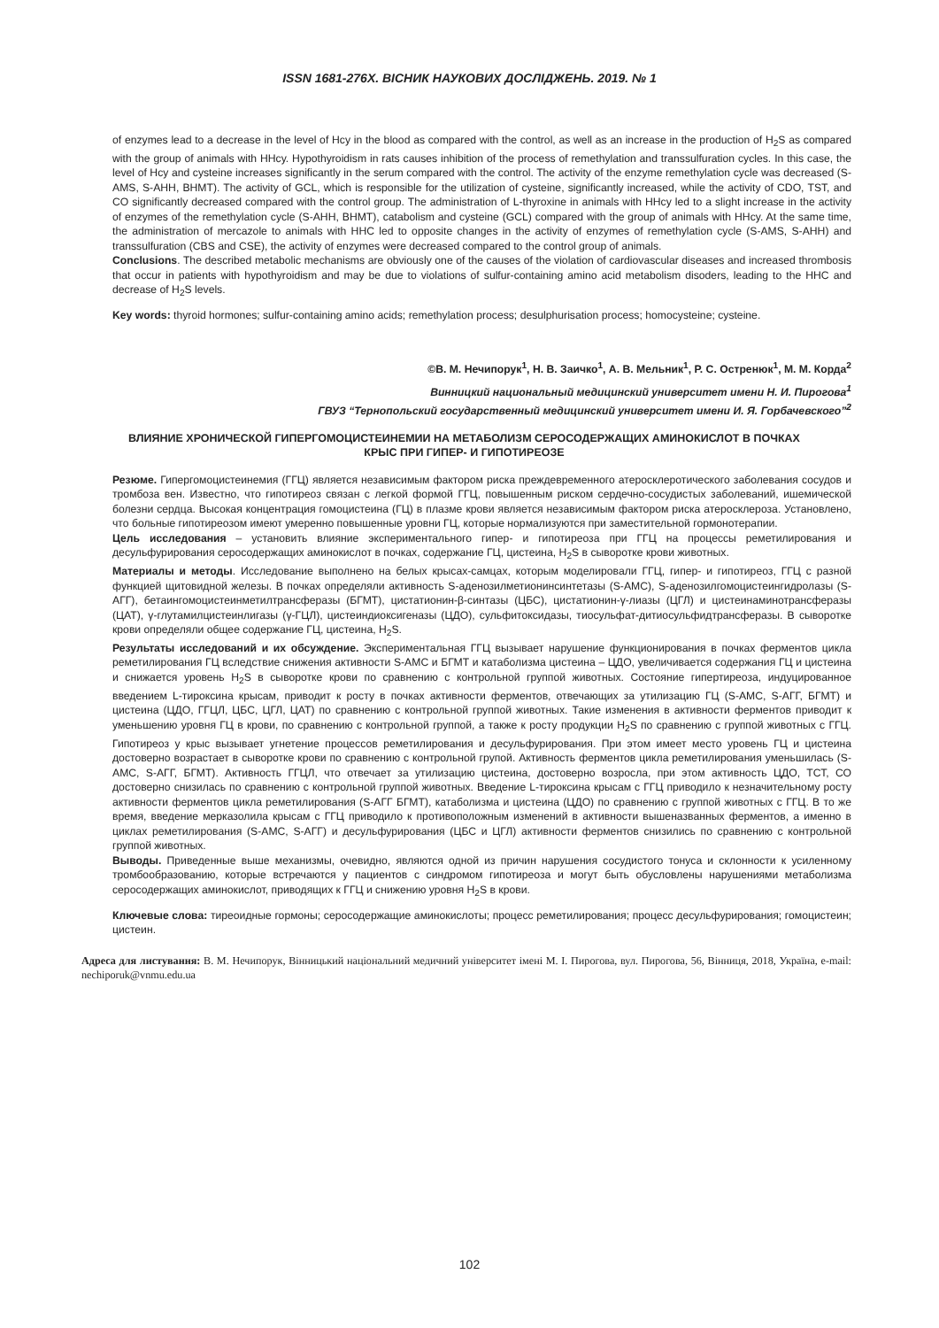ISSN 1681-276X. ВІСНИК НАУКОВИХ ДОСЛІДЖЕНЬ. 2019. № 1
of enzymes lead to a decrease in the level of Hcy in the blood as compared with the control, as well as an increase in the production of H<sub>2</sub>S as compared with the group of animals with HHcy. Hypothyroidism in rats causes inhibition of the process of remethylation and transsulfuration cycles. In this case, the level of Hcy and cysteine increases significantly in the serum compared with the control. The activity of the enzyme remethylation cycle was decreased (S-AMS, S-AHH, BHMT). The activity of GCL, which is responsible for the utilization of cysteine, significantly increased, while the activity of CDO, TST, and CO significantly decreased compared with the control group. The administration of L-thyroxine in animals with HHcy led to a slight increase in the activity of enzymes of the remethylation cycle (S-AHH, BHMT), catabolism and cysteine (GCL) compared with the group of animals with HHcy. At the same time, the administration of mercazole to animals with HHC led to opposite changes in the activity of enzymes of remethylation cycle (S-AMS, S-AHH) and transsulfuration (CBS and CSE), the activity of enzymes were decreased compared to the control group of animals.
Conclusions. The described metabolic mechanisms are obviously one of the causes of the violation of cardiovascular diseases and increased thrombosis that occur in patients with hypothyroidism and may be due to violations of sulfur-containing amino acid metabolism disoders, leading to the HHC and decrease of H<sub>2</sub>S levels.
Key words: thyroid hormones; sulfur-containing amino acids; remethylation process; desulphurisation process; homocysteine; cysteine.
©В. М. Нечипорук<sup>1</sup>, Н. В. Заичко<sup>1</sup>, А. В. Мельник<sup>1</sup>, Р. С. Остренюк<sup>1</sup>, М. М. Корда<sup>2</sup>
Винницкий национальный медицинский университет имени Н. И. Пирогова<sup>1</sup>
ГВУЗ “Тернопольский государственный медицинский университет имени И. Я. Горбачевского”<sup>2</sup>
ВЛИЯНИЕ ХРОНИЧЕСКОЙ ГИПЕРГОМОЦИСТЕИНЕМИИ НА МЕТАБОЛИЗМ СЕРОСОДЕРЖАЩИХ АМИНОКИСЛОТ В ПОЧКАХ КРЫС ПРИ ГИПЕР- И ГИПОТИРЕОЗЕ
Резюме. Гипергомоцистеинемия (ГГЦ) является независимым фактором риска преждевременного атеросклеротического заболевания сосудов и тромбоза вен. Известно, что гипотиреоз связан с легкой формой ГГЦ, повышенным риском сердечно-сосудистых заболеваний, ишемической болезни сердца. Высокая концентрация гомоцистеина (ГЦ) в плазме крови является независимым фактором риска атеросклероза. Установлено, что больные гипотиреозом имеют умеренно повышенные уровни ГЦ, которые нормализуются при заместительной гормонотерапии.
Цель исследования – установить влияние экспериментального гипер- и гипотиреоза при ГГЦ на процессы реметилирования и десульфурирования серосодержащих аминокислот в почках, содержание ГЦ, цистеина, H<sub>2</sub>S в сыворотке крови животных.
Материалы и методы. Исследование выполнено на белых крысах-самцах, которым моделировали ГГЦ, гипер- и гипотиреоз, ГГЦ с разной функцией щитовидной железы. В почках определяли активность S-аденозилметионинсинтетазы (S-АМС), S-аденозилгомоцистеингидролазы (S-АГГ), бетаингомоцистеинметилтрансферазы (БГМТ), цистатионин-β-синтазы (ЦБС), цистатионин-γ-лиазы (ЦГЛ) и цистеинаминотрансферазы (ЦАТ), γ-глутамилцистеинлигазы (γ-ГЦЛ), цистеиндиоксигеназы (ЦДО), сульфитоксидазы, тиосульфат-дитиосульфидтрансферазы. В сыворотке крови определяли общее содержание ГЦ, цистеина, H<sub>2</sub>S.
Результаты исследований и их обсуждение. Экспериментальная ГГЦ вызывает нарушение функционирования в почках ферментов цикла реметилирования ГЦ вследствие снижения активности S-АМС и БГМТ и катаболизма цистеина – ЦДО, увеличивается содержания ГЦ и цистеина и снижается уровень H<sub>2</sub>S в сыворотке крови по сравнению с контрольной группой животных. Состояние гипертиреоза, индуцированное введением L-тироксина крысам, приводит к росту в почках активности ферментов, отвечающих за утилизацию ГЦ (S-АМС, S-АГГ, БГМТ) и цистеина (ЦДО, ГГЦЛ, ЦБС, ЦГЛ, ЦАТ) по сравнению с контрольной группой животных. Такие изменения в активности ферментов приводит к уменьшению уровня ГЦ в крови, по сравнению с контрольной группой, а также к росту продукции H<sub>2</sub>S по сравнению с группой животных с ГГЦ. Гипотиреоз у крыс вызывает угнетение процессов реметилирования и десульфурирования. При этом имеет место уровень ГЦ и цистеина достоверно возрастает в сыворотке крови по сравнению с контрольной групой. Активность ферментов цикла реметилирования уменьшилась (S-АМС, S-АГГ, БГМТ). Активность ГГЦЛ, что отвечает за утилизацию цистеина, достоверно возросла, при этом активность ЦДО, ТСТ, СО достоверно снизилась по сравнению с контрольной группой животных. Введение L-тироксина крысам с ГГЦ приводило к незначительному росту активности ферментов цикла реметилирования (S-АГГ БГМТ), катаболизма и цистеина (ЦДО) по сравнению с группой животных с ГГЦ. В то же время, введение мерказолила крысам с ГГЦ приводило к противоположным изменений в активности вышеназванных ферментов, а именно в циклах реметилирования (S-АМС, S-АГГ) и десульфурирования (ЦБС и ЦГЛ) активности ферментов снизились по сравнению с контрольной группой животных.
Выводы. Приведенные выше механизмы, очевидно, являются одной из причин нарушения сосудистого тонуса и склонности к усиленному тромбообразованию, которые встречаются у пациентов с синдромом гипотиреоза и могут быть обусловлены нарушениями метаболизма серосодержащих аминокислот, приводящих к ГГЦ и снижению уровня H<sub>2</sub>S в крови.
Ключевые слова: тиреоидные гормоны; серосодержащие аминокислоты; процесс реметилирования; процесс десульфурирования; гомоцистеин; цистеин.
Адреса для листування: В. М. Нечипорук, Вінницький національний медичний університет імені М. І. Пирогова, вул. Пирогова, 56, Вінниця, 2018, Україна, e-mail: nechiporuk@vnmu.edu.ua
102